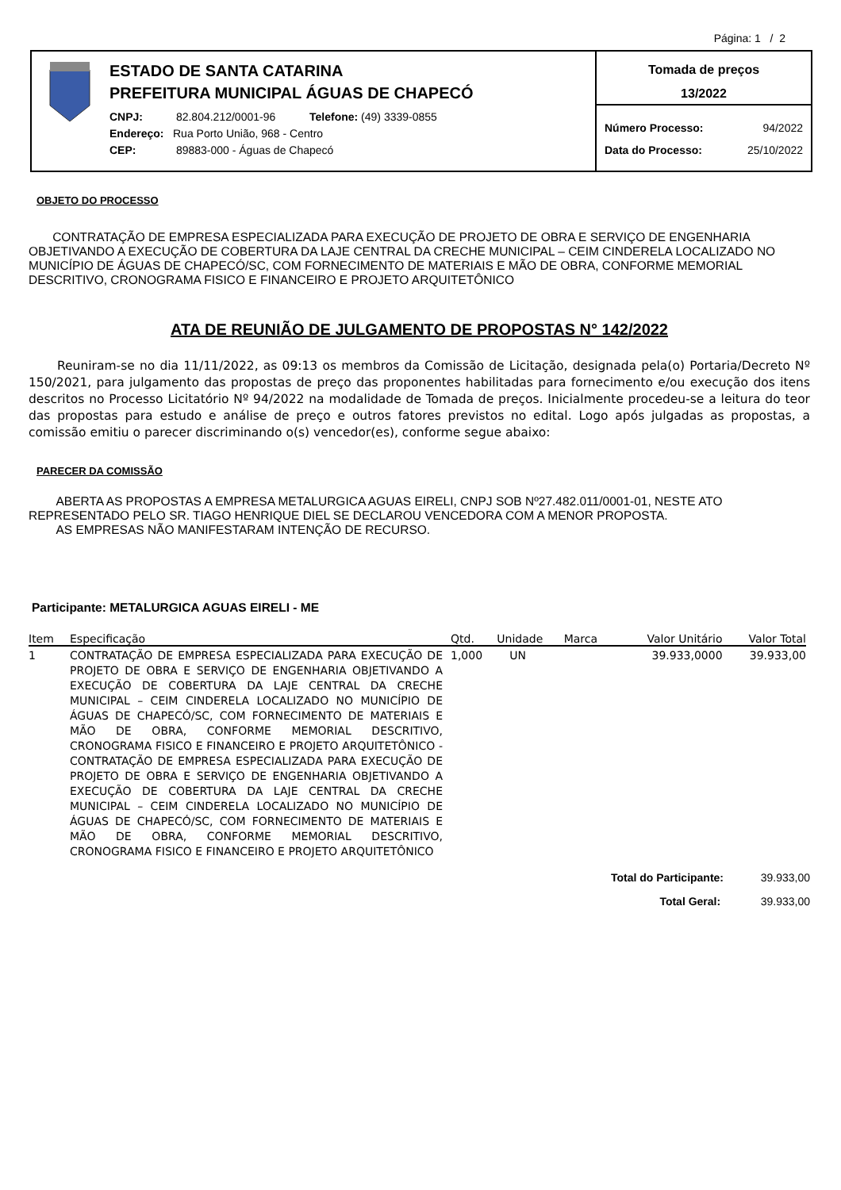Página: 1 / 2
ESTADO DE SANTA CATARINA
PREFEITURA MUNICIPAL ÁGUAS DE CHAPECÓ
CNPJ: 82.804.212/0001-96 Telefone: (49) 3339-0855
Endereço: Rua Porto União, 968 - Centro
CEP: 89883-000 - Águas de Chapecó
Tomada de preços
13/2022
Número Processo: 94/2022
Data do Processo: 25/10/2022
OBJETO DO PROCESSO
CONTRATAÇÃO DE EMPRESA ESPECIALIZADA PARA EXECUÇÃO DE PROJETO DE OBRA E SERVIÇO DE ENGENHARIA OBJETIVANDO A EXECUÇÃO DE COBERTURA DA LAJE CENTRAL DA CRECHE MUNICIPAL – CEIM CINDERELA LOCALIZADO NO MUNICÍPIO DE ÁGUAS DE CHAPECÓ/SC, COM FORNECIMENTO DE MATERIAIS E MÃO DE OBRA, CONFORME MEMORIAL DESCRITIVO, CRONOGRAMA FISICO E FINANCEIRO E PROJETO ARQUITETÔNICO
ATA DE REUNIÃO DE JULGAMENTO DE PROPOSTAS N° 142/2022
Reuniram-se no dia 11/11/2022, as 09:13 os membros da Comissão de Licitação, designada pela(o) Portaria/Decreto Nº 150/2021, para julgamento das propostas de preço das proponentes habilitadas para fornecimento e/ou execução dos itens descritos no Processo Licitatório Nº 94/2022 na modalidade de Tomada de preços. Inicialmente procedeu-se a leitura do teor das propostas para estudo e análise de preço e outros fatores previstos no edital. Logo após julgadas as propostas, a comissão emitiu o parecer discriminando o(s) vencedor(es), conforme segue abaixo:
PARECER DA COMISSÃO
ABERTA AS PROPOSTAS A EMPRESA METALURGICA AGUAS EIRELI, CNPJ SOB Nº27.482.011/0001-01, NESTE ATO REPRESENTADO PELO SR. TIAGO HENRIQUE DIEL SE DECLAROU VENCEDORA COM A MENOR PROPOSTA.
AS EMPRESAS NÃO MANIFESTARAM INTENÇÃO DE RECURSO.
Participante: METALURGICA AGUAS EIRELI - ME
| Item | Especificação | Qtd. | Unidade | Marca | Valor Unitário | Valor Total |
| --- | --- | --- | --- | --- | --- | --- |
| 1 | CONTRATAÇÃO DE EMPRESA ESPECIALIZADA PARA EXECUÇÃO DE PROJETO DE OBRA E SERVIÇO DE ENGENHARIA OBJETIVANDO A EXECUÇÃO DE COBERTURA DA LAJE CENTRAL DA CRECHE MUNICIPAL – CEIM CINDERELA LOCALIZADO NO MUNICÍPIO DE ÁGUAS DE CHAPECÓ/SC, COM FORNECIMENTO DE MATERIAIS E MÃO DE OBRA, CONFORME MEMORIAL DESCRITIVO, CRONOGRAMA FISICO E FINANCEIRO E PROJETO ARQUITETÔNICO - CONTRATAÇÃO DE EMPRESA ESPECIALIZADA PARA EXECUÇÃO DE PROJETO DE OBRA E SERVIÇO DE ENGENHARIA OBJETIVANDO A EXECUÇÃO DE COBERTURA DA LAJE CENTRAL DA CRECHE MUNICIPAL – CEIM CINDERELA LOCALIZADO NO MUNICÍPIO DE ÁGUAS DE CHAPECÓ/SC, COM FORNECIMENTO DE MATERIAIS E MÃO DE OBRA, CONFORME MEMORIAL DESCRITIVO, CRONOGRAMA FISICO E FINANCEIRO E PROJETO ARQUITETÔNICO | 1,000 | UN | | 39.933,0000 | 39.933,00 |
Total do Participante: 39.933,00
Total Geral: 39.933,00